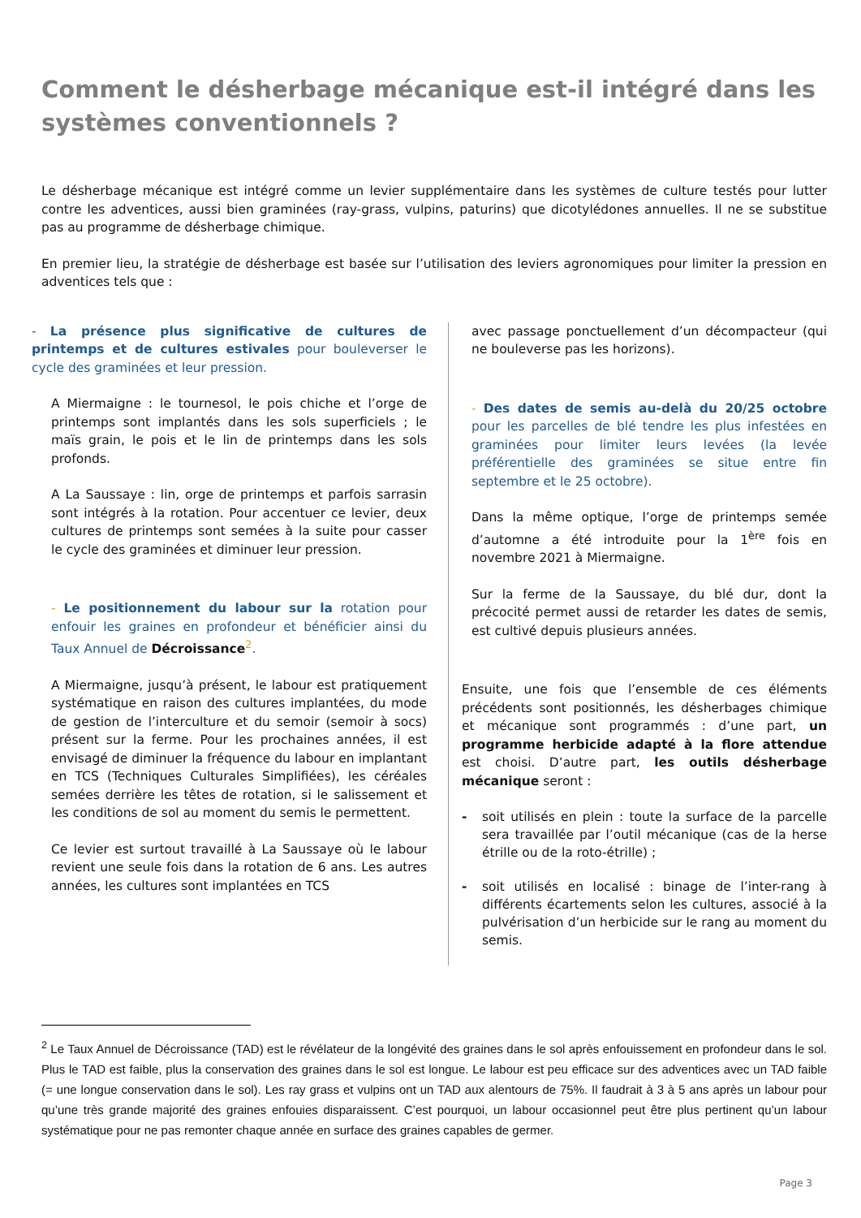Comment le désherbage mécanique est-il intégré dans les systèmes conventionnels ?
Le désherbage mécanique est intégré comme un levier supplémentaire dans les systèmes de culture testés pour lutter contre les adventices, aussi bien graminées (ray-grass, vulpins, paturins) que dicotylédones annuelles. Il ne se substitue pas au programme de désherbage chimique.
En premier lieu, la stratégie de désherbage est basée sur l’utilisation des leviers agronomiques pour limiter la pression en adventices tels que :
- La présence plus significative de cultures de printemps et de cultures estivales pour bouleverser le cycle des graminées et leur pression.
A Miermaigne : le tournesol, le pois chiche et l’orge de printemps sont implantés dans les sols superficiels ; le maïs grain, le pois et le lin de printemps dans les sols profonds.
A La Saussaye : lin, orge de printemps et parfois sarrasin sont intégrés à la rotation. Pour accentuer ce levier, deux cultures de printemps sont semées à la suite pour casser le cycle des graminées et diminuer leur pression.
- Le positionnement du labour sur la rotation pour enfouir les graines en profondeur et bénéficier ainsi du Taux Annuel de Décroissance<sup>2</sup>.
A Miermaigne, jusqu’à présent, le labour est pratiquement systématique en raison des cultures implantées, du mode de gestion de l’interculture et du semoir (semoir à socs) présent sur la ferme. Pour les prochaines années, il est envisagé de diminuer la fréquence du labour en implantant en TCS (Techniques Culturales Simplifiées), les céréales semées derrière les têtes de rotation, si le salissement et les conditions de sol au moment du semis le permettent.
Ce levier est surtout travaillé à La Saussaye où le labour revient une seule fois dans la rotation de 6 ans. Les autres années, les cultures sont implantées en TCS
avec passage ponctuellement d’un décompacteur (qui ne bouleverse pas les horizons).
- Des dates de semis au-delà du 20/25 octobre pour les parcelles de blé tendre les plus infestées en graminées pour limiter leurs levées (la levée préférentielle des graminées se situe entre fin septembre et le 25 octobre).
Dans la même optique, l’orge de printemps semée d’automne a été introduite pour la 1<sup>ère</sup> fois en novembre 2021 à Miermaigne.
Sur la ferme de la Saussaye, du blé dur, dont la précocité permet aussi de retarder les dates de semis, est cultivé depuis plusieurs années.
Ensuite, une fois que l’ensemble de ces éléments précédents sont positionnés, les désherbages chimique et mécanique sont programmés : d’une part, un programme herbicide adapté à la flore attendue est choisi. D’autre part, les outils désherbage mécanique seront :
- soit utilisés en plein : toute la surface de la parcelle sera travaillée par l’outil mécanique (cas de la herse étrille ou de la roto-étrille) ;
- soit utilisés en localisé : binage de l’inter-rang à différents écartements selon les cultures, associé à la pulvérisation d’un herbicide sur le rang au moment du semis.
<sup>2</sup> Le Taux Annuel de Décroissance (TAD) est le révélateur de la longévité des graines dans le sol après enfouissement en profondeur dans le sol. Plus le TAD est faible, plus la conservation des graines dans le sol est longue. Le labour est peu efficace sur des adventices avec un TAD faible (= une longue conservation dans le sol). Les ray grass et vulpins ont un TAD aux alentours de 75%. Il faudrait à 3 à 5 ans après un labour pour qu’une très grande majorité des graines enfouies disparaissent. C’est pourquoi, un labour occasionnel peut être plus pertinent qu’un labour systématique pour ne pas remonter chaque année en surface des graines capables de germer.
Page 3